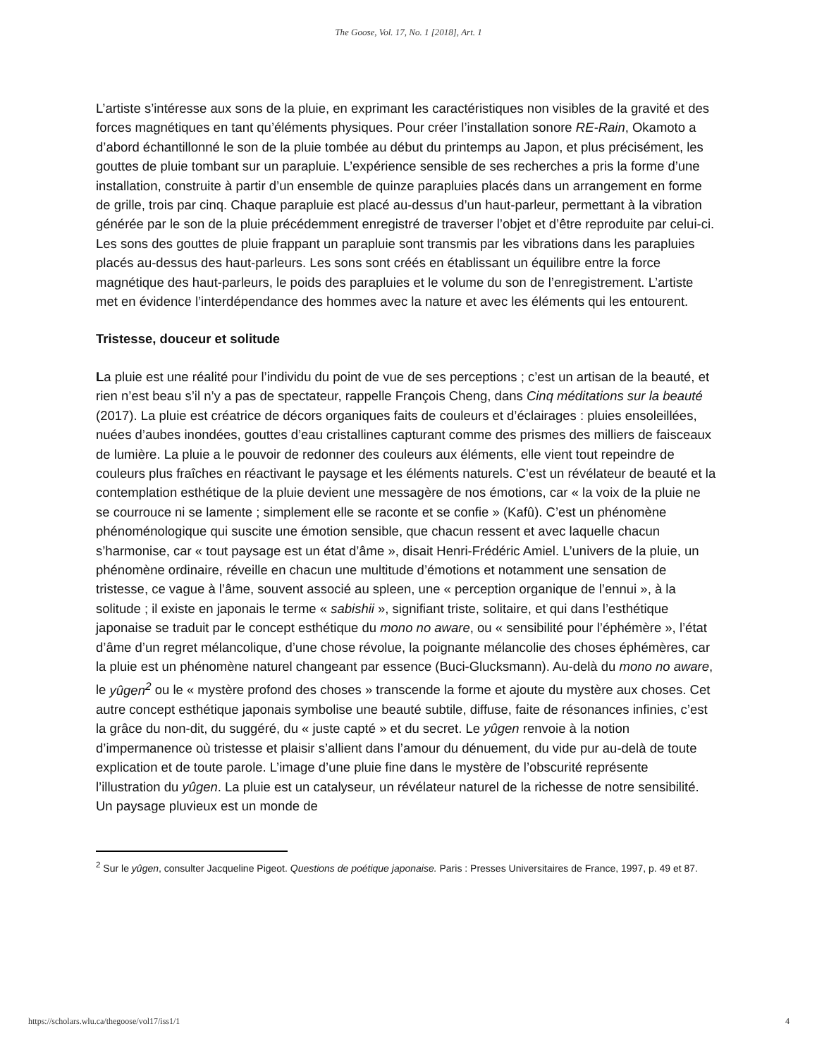The Goose, Vol. 17, No. 1 [2018], Art. 1
L’artiste s’intéresse aux sons de la pluie, en exprimant les caractéristiques non visibles de la gravité et des forces magnétiques en tant qu’éléments physiques. Pour créer l’installation sonore RE-Rain, Okamoto a d’abord échantillonné le son de la pluie tombée au début du printemps au Japon, et plus précisément, les gouttes de pluie tombant sur un parapluie. L’expérience sensible de ses recherches a pris la forme d’une installation, construite à partir d’un ensemble de quinze parapluies placés dans un arrangement en forme de grille, trois par cinq. Chaque parapluie est placé au-dessus d’un haut-parleur, permettant à la vibration générée par le son de la pluie précédemment enregistré de traverser l’objet et d’être reproduite par celui-ci. Les sons des gouttes de pluie frappant un parapluie sont transmis par les vibrations dans les parapluies placés au-dessus des haut-parleurs. Les sons sont créés en établissant un équilibre entre la force magnétique des haut-parleurs, le poids des parapluies et le volume du son de l’enregistrement. L’artiste met en évidence l’interdépendance des hommes avec la nature et avec les éléments qui les entourent.
Tristesse, douceur et solitude
La pluie est une réalité pour l’individu du point de vue de ses perceptions ; c’est un artisan de la beauté, et rien n’est beau s’il n’y a pas de spectateur, rappelle François Cheng, dans Cinq méditations sur la beauté (2017). La pluie est créatrice de décors organiques faits de couleurs et d’éclairages : pluies ensoleillées, nuées d’aubes inondées, gouttes d’eau cristallines capturant comme des prismes des milliers de faisceaux de lumière. La pluie a le pouvoir de redonner des couleurs aux éléments, elle vient tout repeindre de couleurs plus fraîches en réactivant le paysage et les éléments naturels. C’est un révélateur de beauté et la contemplation esthétique de la pluie devient une messagère de nos émotions, car « la voix de la pluie ne se courrouce ni se lamente ; simplement elle se raconte et se confie » (Kafû). C’est un phénomène phénoménologique qui suscite une émotion sensible, que chacun ressent et avec laquelle chacun s’harmonise, car « tout paysage est un état d’âme », disait Henri-Frédéric Amiel. L’univers de la pluie, un phénomène ordinaire, réveille en chacun une multitude d’émotions et notamment une sensation de tristesse, ce vague à l’âme, souvent associé au spleen, une « perception organique de l’ennui », à la solitude ; il existe en japonais le terme « sabishii », signifiant triste, solitaire, et qui dans l’esthétique japonaise se traduit par le concept esthétique du mono no aware, ou « sensibilité pour l’éphémère », l’état d’âme d’un regret mélancolique, d’une chose révolue, la poignante mélancolie des choses éphémères, car la pluie est un phénomène naturel changeant par essence (Buci-Glucksmann). Au-delà du mono no aware, le yûgen<sup>2</sup> ou le « mystère profond des choses » transcende la forme et ajoute du mystère aux choses. Cet autre concept esthétique japonais symbolise une beauté subtile, diffuse, faite de résonances infinies, c’est la grâce du non-dit, du suggéré, du « juste capté » et du secret. Le yûgen renvoie à la notion d’impermanence où tristesse et plaisir s’allient dans l’amour du dénuement, du vide pur au-delà de toute explication et de toute parole. L’image d’une pluie fine dans le mystère de l’obscurité représente l’illustration du yûgen. La pluie est un catalyseur, un révélateur naturel de la richesse de notre sensibilité. Un paysage pluvieux est un monde de
<sup>2</sup> Sur le yûgen, consulter Jacqueline Pigeot. Questions de poétique japonaise. Paris : Presses Universitaires de France, 1997, p. 49 et 87.
https://scholars.wlu.ca/thegoose/vol17/iss1/1 4